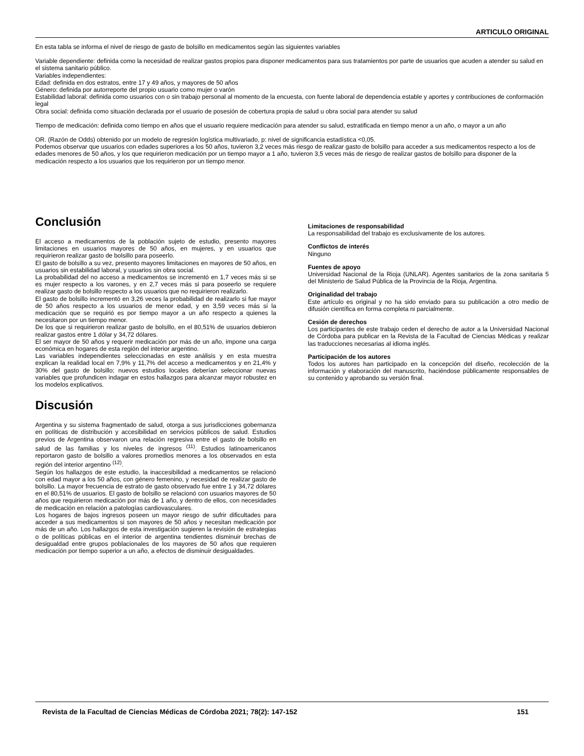ARTICULO ORIGINAL
En esta tabla se informa el nivel de riesgo de gasto de bolsillo en medicamentos según las siguientes variables
Variable dependiente: definida como la necesidad de realizar gastos propios para disponer medicamentos para sus tratamientos por parte de usuarios que acuden a atender su salud en el sistema sanitario público.
Variables independientes:
Edad: definida en dos estratos, entre 17 y 49 años, y mayores de 50 años
Género: definida por autorreporte del propio usuario como mujer o varón
Estabilidad laboral: definida como usuarios con o sin trabajo personal al momento de la encuesta, con fuente laboral de dependencia estable y aportes y contribuciones de conformación legal
Obra social: definida como situación declarada por el usuario de posesión de cobertura propia de salud u obra social para atender su salud
Tiempo de medicación: definida como tiempo en años que el usuario requiere medicación para atender su salud, estratificada en tiempo menor a un año, o mayor a un año
OR. (Razón de Odds) obtenido por un modelo de regresión logística multivariado, p: nivel de significancia estadística <0,05.
Podemos observar que usuarios con edades superiores a los 50 años, tuvieron 3,2 veces más riesgo de realizar gasto de bolsillo para acceder a sus medicamentos respecto a los de edades menores de 50 años, y los que requirieron medicación por un tiempo mayor a 1 año, tuvieron 3,5 veces más de riesgo de realizar gastos de bolsillo para disponer de la medicación respecto a los usuarios que los requirieron por un tiempo menor.
Conclusión
El acceso a medicamentos de la población sujeto de estudio, presento mayores limitaciones en usuarios mayores de 50 años, en mujeres, y en usuarios que requirieron realizar gasto de bolsillo para poseerlo.
El gasto de bolsillo a su vez, presento mayores limitaciones en mayores de 50 años, en usuarios sin estabilidad laboral, y usuarios sin obra social.
La probabilidad del no acceso a medicamentos se incrementó en 1,7 veces más si se es mujer respecto a los varones, y en 2,7 veces más si para poseerlo se requiere realizar gasto de bolsillo respecto a los usuarios que no requirieron realizarlo.
El gasto de bolsillo incrementó en 3,26 veces la probabilidad de realizarlo si fue mayor de 50 años respecto a los usuarios de menor edad, y en 3,59 veces más si la medicación que se requirió es por tiempo mayor a un año respecto a quienes la necesitaron por un tiempo menor.
De los que si requirieron realizar gasto de bolsillo, en el 80,51% de usuarios debieron realizar gastos entre 1 dólar y 34,72 dólares.
El ser mayor de 50 años y requerir medicación por más de un año, impone una carga económica en hogares de esta región del interior argentino.
Las variables independientes seleccionadas en este análisis y en esta muestra explican la realidad local en 7,9% y 11,7% del acceso a medicamentos y en 21,4% y 30% del gasto de bolsillo; nuevos estudios locales deberían seleccionar nuevas variables que profundicen indagar en estos hallazgos para alcanzar mayor robustez en los modelos explicativos.
Discusión
Argentina y su sistema fragmentado de salud, otorga a sus jurisdicciones gobernanza en políticas de distribución y accesibilidad en servicios públicos de salud. Estudios previos de Argentina observaron una relación regresiva entre el gasto de bolsillo en salud de las familias y los niveles de ingresos <sup>(11)</sup>. Estudios latinoamericanos reportaron gasto de bolsillo a valores promedios menores a los observados en esta región del interior argentino <sup>(12)</sup>.
Según los hallazgos de este estudio, la inaccesibilidad a medicamentos se relacionó con edad mayor a los 50 años, con género femenino, y necesidad de realizar gasto de bolsillo. La mayor frecuencia de estrato de gasto observado fue entre 1 y 34,72 dólares en el 80,51% de usuarios. El gasto de bolsillo se relacionó con usuarios mayores de 50 años que requirieron medicación por más de 1 año, y dentro de ellos, con necesidades de medicación en relación a patologías cardiovasculares.
Los hogares de bajos ingresos poseen un mayor riesgo de sufrir dificultades para acceder a sus medicamentos si son mayores de 50 años y necesitan medicación por más de un año. Los hallazgos de esta investigación sugieren la revisión de estrategias o de políticas públicas en el interior de argentina tendientes disminuir brechas de desigualdad entre grupos poblacionales de los mayores de 50 años que requieren medicación por tiempo superior a un año, a efectos de disminuir desigualdades.
Limitaciones de responsabilidad
La responsabilidad del trabajo es exclusivamente de los autores.
Conflictos de interés
Ninguno
Fuentes de apoyo
Universidad Nacional de la Rioja (UNLAR). Agentes sanitarios de la zona sanitaria 5 del Ministerio de Salud Pública de la Provincia de la Rioja, Argentina.
Originalidad del trabajo
Este artículo es original y no ha sido enviado para su publicación a otro medio de difusión científica en forma completa ni parcialmente.
Cesión de derechos
Los participantes de este trabajo ceden el derecho de autor a la Universidad Nacional de Córdoba para publicar en la Revista de la Facultad de Ciencias Médicas y realizar las traducciones necesarias al idioma inglés.
Participación de los autores
Todos los autores han participado en la concepción del diseño, recolección de la información y elaboración del manuscrito, haciéndose públicamente responsables de su contenido y aprobando su versión final.
Revista de la Facultad de Ciencias Médicas de Córdoba 2021; 78(2): 147-152 151